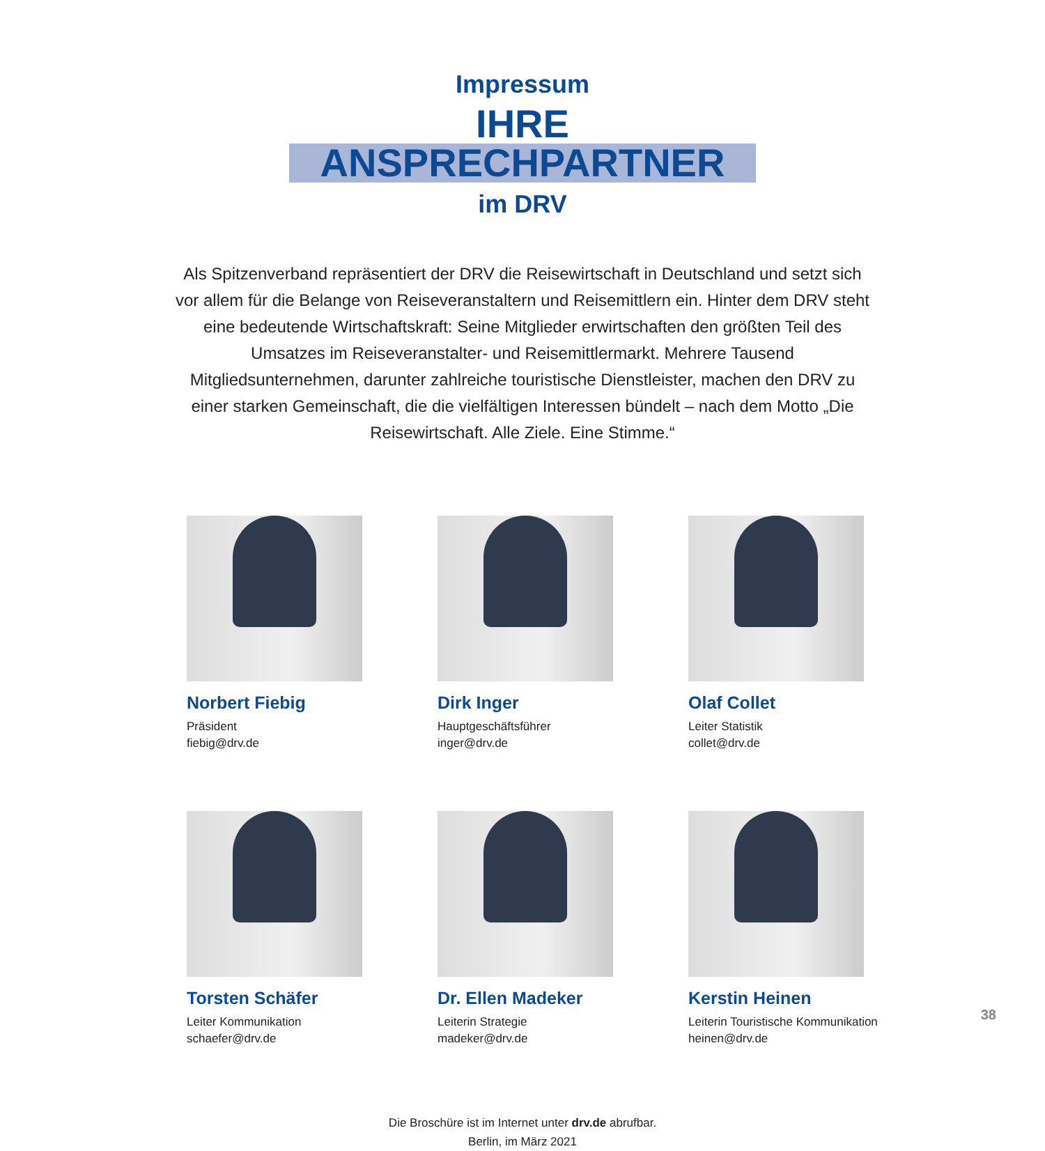Impressum
IHRE ANSPRECHPARTNER
im DRV
Als Spitzenverband repräsentiert der DRV die Reisewirtschaft in Deutschland und setzt sich vor allem für die Belange von Reiseveranstaltern und Reisemittlern ein. Hinter dem DRV steht eine bedeutende Wirtschaftskraft: Seine Mitglieder erwirtschaften den größten Teil des Umsatzes im Reiseveranstalter- und Reisemittlermarkt. Mehrere Tausend Mitgliedsunternehmen, darunter zahlreiche touristische Dienstleister, machen den DRV zu einer starken Gemeinschaft, die die vielfältigen Interessen bündelt – nach dem Motto „Die Reisewirtschaft. Alle Ziele. Eine Stimme.“
Norbert Fiebig
Präsident
fiebig@drv.de
Dirk Inger
Hauptgeschäftsführer
inger@drv.de
Olaf Collet
Leiter Statistik
collet@drv.de
Torsten Schäfer
Leiter Kommunikation
schaefer@drv.de
Dr. Ellen Madeker
Leiterin Strategie
madeker@drv.de
Kerstin Heinen
Leiterin Touristische Kommunikation
heinen@drv.de
Die Broschüre ist im Internet unter drv.de abrufbar.
Berlin, im März 2021
38